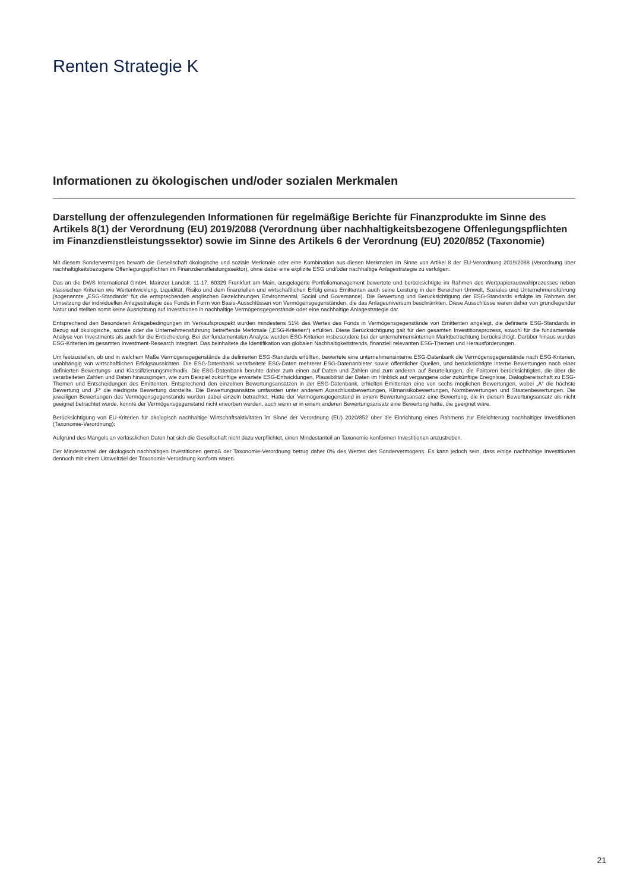Renten Strategie K
Informationen zu ökologischen und/oder sozialen Merkmalen
Darstellung der offenzulegenden Informationen für regelmäßige Berichte für Finanzprodukte im Sinne des Artikels 8(1) der Verordnung (EU) 2019/2088 (Verordnung über nachhaltigkeitsbezogene Offenlegungspflichten im Finanzdienstleistungssektor) sowie im Sinne des Artikels 6 der Verordnung (EU) 2020/852 (Taxonomie)
Mit diesem Sondervermögen bewarb die Gesellschaft ökologische und soziale Merkmale oder eine Kombination aus diesen Merkmalen im Sinne von Artikel 8 der EU-Verordnung 2019/2088 (Verordnung über nachhaltigkeitsbezogene Offenlegungspflichten im Finanzdienstleistungssektor), ohne dabei eine explizite ESG und/oder nachhaltige Anlagestrategie zu verfolgen.
Das an die DWS International GmbH, Mainzer Landstr. 11-17, 60329 Frankfurt am Main, ausgelagerte Portfoliomanagement bewertete und berücksichtigte im Rahmen des Wertpapierauswahlprozesses neben klassischen Kriterien wie Wertentwicklung, Liquidität, Risiko und dem finanziellen und wirtschaftlichen Erfolg eines Emittenten auch seine Leistung in den Bereichen Umwelt, Soziales und Unternehmensführung (sogenannte „ESG-Standards“ für die entsprechenden englischen Bezeichnungen Environmental, Social und Governance). Die Bewertung und Berücksichtigung der ESG-Standards erfolgte im Rahmen der Umsetzung der individuellen Anlagestrategie des Fonds in Form von Basis-Ausschlüssen von Vermögensgegenständen, die das Anlageuniversum beschränkten. Diese Ausschlüsse waren daher von grundlegender Natur und stellten somit keine Ausrichtung auf Investitionen in nachhaltige Vermögensgegenstände oder eine nachhaltige Anlagestrategie dar.
Entsprechend den Besonderen Anlagebedingungen im Verkaufsprospekt wurden mindestens 51% des Wertes des Fonds in Vermögensgegenstände von Emittenten angelegt, die definierte ESG-Standards in Bezug auf ökologische, soziale oder die Unternehmensführung betreffende Merkmale („ESG-Kriterien“) erfüllten. Diese Berücksichtigung galt für den gesamten Investitionsprozess, sowohl für die fundamentale Analyse von Investments als auch für die Entscheidung. Bei der fundamentalen Analyse wurden ESG-Kriterien insbesondere bei der unternehmensinternen Marktbetrachtung berücksichtigt. Darüber hinaus wurden ESG-Kriterien im gesamten Investment-Research integriert. Das beinhaltete die Identifikation von globalen Nachhaltigkeitstrends, finanziell relevanten ESG-Themen und Herausforderungen.
Um festzustellen, ob und in welchem Maße Vermögensgegenstände die definierten ESG-Standards erfüllten, bewertete eine unternehmensinterne ESG-Datenbank die Vermögensgegenstände nach ESG-Kriterien, unabhängig von wirtschaftlichen Erfolgsaussichten. Die ESG-Datenbank verarbeitete ESG-Daten mehrerer ESG-Datenanbieter sowie öffentlicher Quellen, und berücksichtigte interne Bewertungen nach einer definierten Bewertungs- und Klassifizierungsmethodik. Die ESG-Datenbank beruhte daher zum einen auf Daten und Zahlen und zum anderen auf Beurteilungen, die Faktoren berücksichtigten, die über die verarbeiteten Zahlen und Daten hinausgingen, wie zum Beispiel zukünftige erwartete ESG-Entwicklungen, Plausibilität der Daten im Hinblick auf vergangene oder zukünftige Ereignisse, Dialogbereitschaft zu ESG-Themen und Entscheidungen des Emittenten. Entsprechend den einzelnen Bewertungsansätzen in der ESG-Datenbank, erhielten Emittenten eine von sechs möglichen Bewertungen, wobei „A“ die höchste Bewertung und „F“ die niedrigste Bewertung darstellte. Die Bewertungsansätze umfassten unter anderem Ausschlussbewertungen, Klimarisikobewertungen, Normbewertungen und Staatenbewertungen. Die jeweiligen Bewertungen des Vermögensgegenstands wurden dabei einzeln betrachtet. Hatte der Vermögensgegenstand in einem Bewertungsansatz eine Bewertung, die in diesem Bewertungsansatz als nicht geeignet betrachtet wurde, konnte der Vermögensgegenstand nicht erworben werden, auch wenn er in einem anderen Bewertungsansatz eine Bewertung hatte, die geeignet wäre.
Berücksichtigung von EU-Kriterien für ökologisch nachhaltige Wirtschaftsaktivitäten im Sinne der Verordnung (EU) 2020/852 über die Einrichtung eines Rahmens zur Erleichterung nachhaltiger Investitionen (Taxonomie-Verordnung):
Aufgrund des Mangels an verlässlichen Daten hat sich die Gesellschaft nicht dazu verpflichtet, einen Mindestanteil an Taxonomie-konformen Investitionen anzustreben.
Der Mindestanteil der ökologisch nachhaltigen Investitionen gemäß der Taxonomie-Verordnung betrug daher 0% des Wertes des Sondervermögens. Es kann jedoch sein, dass einige nachhaltige Investitionen dennoch mit einem Umweltziel der Taxonomie-Verordnung konform waren.
21